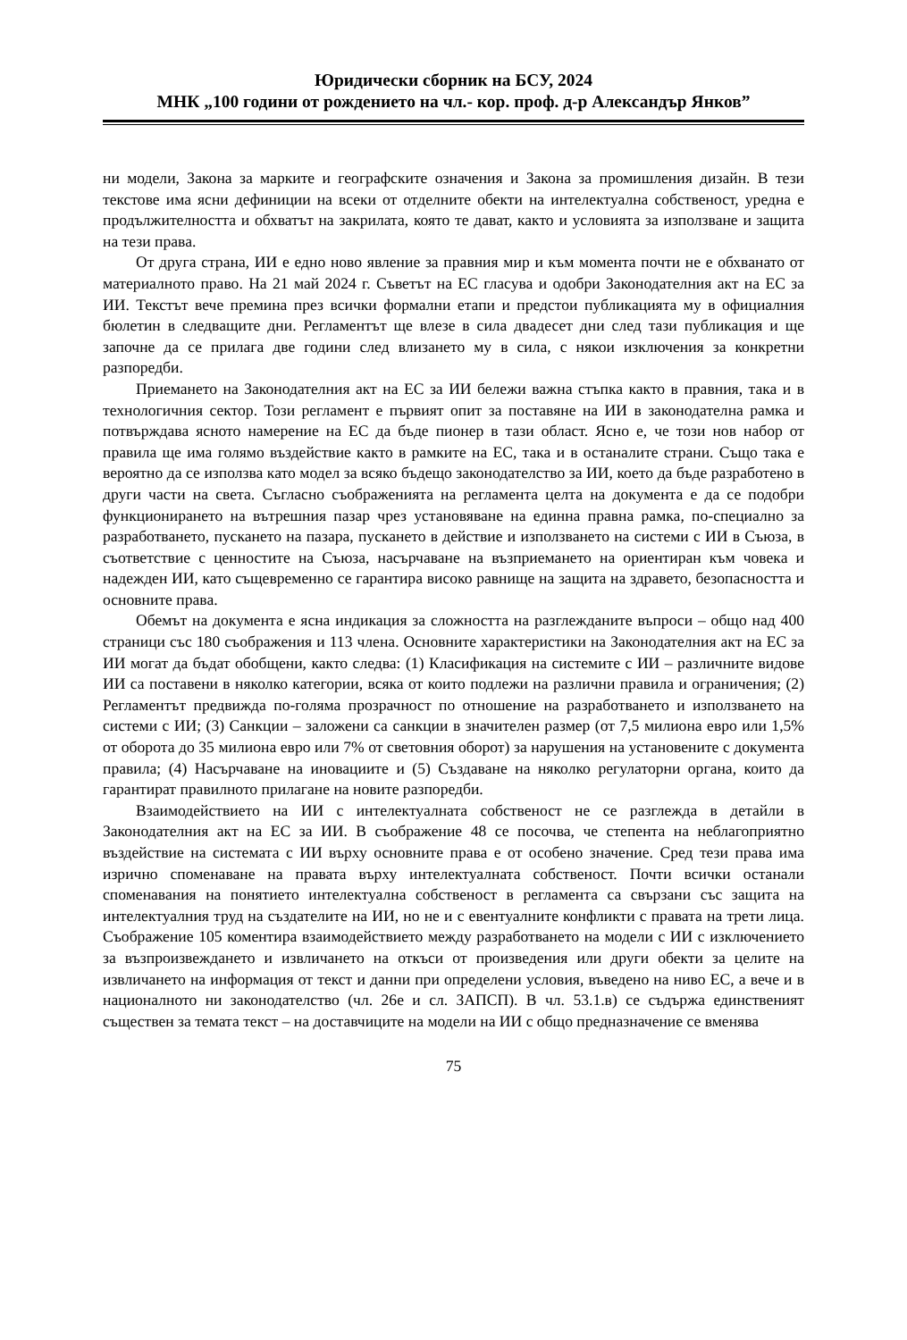Юридически сборник на БСУ, 2024
МНК „100 години от рождението на чл.- кор. проф. д-р Александър Янков”
ни модели, Закона за марките и географските означения и Закона за промишления дизайн. В тези текстове има ясни дефиниции на всеки от отделните обекти на интелектуална собственост, уредна е продължителността и обхватът на закрилата, която те дават, както и условията за използване и защита на тези права.
От друга страна, ИИ е едно ново явление за правния мир и към момента почти не е обхванато от материалното право. На 21 май 2024 г. Съветът на ЕС гласува и одобри Законодателния акт на ЕС за ИИ. Текстът вече премина през всички формални етапи и предстои публикацията му в официалния бюлетин в следващите дни. Регламентът ще влезе в сила двадесет дни след тази публикация и ще започне да се прилага две години след влизането му в сила, с някои изключения за конкретни разпоредби.
Приемането на Законодателния акт на ЕС за ИИ бележи важна стъпка както в правния, така и в технологичния сектор. Този регламент е първият опит за поставяне на ИИ в законодателна рамка и потвърждава ясното намерение на ЕС да бъде пионер в тази област. Ясно е, че този нов набор от правила ще има голямо въздействие както в рамките на ЕС, така и в останалите страни. Също така е вероятно да се използва като модел за всяко бъдещо законодателство за ИИ, което да бъде разработено в други части на света. Съгласно съображенията на регламента целта на документа е да се подобри функционирането на вътрешния пазар чрез установяване на единна правна рамка, по-специално за разработването, пускането на пазара, пускането в действие и използването на системи с ИИ в Съюза, в съответствие с ценностите на Съюза, насърчаване на възприемането на ориентиран към човека и надежден ИИ, като същевременно се гарантира високо равнище на защита на здравето, безопасността и основните права.
Обемът на документа е ясна индикация за сложността на разглежданите въпроси – общо над 400 страници със 180 съображения и 113 члена. Основните характеристики на Законодателния акт на ЕС за ИИ могат да бъдат обобщени, както следва: (1) Класификация на системите с ИИ – различните видове ИИ са поставени в няколко категории, всяка от които подлежи на различни правила и ограничения; (2) Регламентът предвижда по-голяма прозрачност по отношение на разработването и използването на системи с ИИ; (3) Санкции – заложени са санкции в значителен размер (от 7,5 милиона евро или 1,5% от оборота до 35 милиона евро или 7% от световния оборот) за нарушения на установените с документа правила; (4) Насърчаване на иновациите и (5) Създаване на няколко регулаторни органа, които да гарантират правилното прилагане на новите разпоредби.
Взаимодействието на ИИ с интелектуалната собственост не се разглежда в детайли в Законодателния акт на ЕС за ИИ. В съображение 48 се посочва, че степента на неблагоприятно въздействие на системата с ИИ върху основните права е от особено значение. Сред тези права има изрично споменаване на правата върху интелектуалната собственост. Почти всички останали споменавания на понятието интелектуална собственост в регламента са свързани със защита на интелектуалния труд на създателите на ИИ, но не и с евентуалните конфликти с правата на трети лица. Съображение 105 коментира взаимодействието между разработването на модели с ИИ с изключението за възпроизвеждането и извличането на откъси от произведения или други обекти за целите на извличането на информация от текст и данни при определени условия, въведено на ниво ЕС, а вече и в националното ни законодателство (чл. 26е и сл. ЗАПСП). В чл. 53.1.в) се съдържа единственият съществен за темата текст – на доставчиците на модели на ИИ с общо предназначение се вменява
75